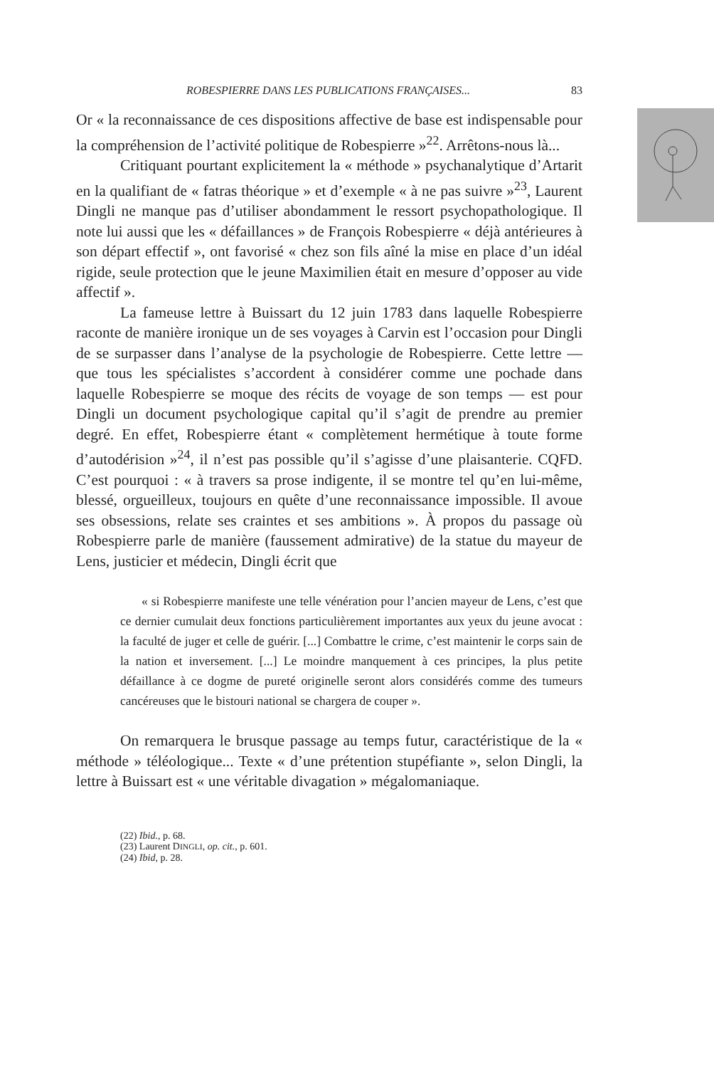ROBESPIERRE DANS LES PUBLICATIONS FRANÇAISES... 83
Or « la reconnaissance de ces dispositions affective de base est indispensable pour la compréhension de l’activité politique de Robespierre »<sup>22</sup>. Arrêtons-nous là...
Critiquant pourtant explicitement la « méthode » psychanalytique d’Artarit en la qualifiant de « fatras théorique » et d’exemple « à ne pas suivre »<sup>23</sup>, Laurent Dingli ne manque pas d’utiliser abondamment le ressort psychopathologique. Il note lui aussi que les « défaillances » de François Robespierre « déjà antérieures à son départ effectif », ont favorisé « chez son fils aîné la mise en place d’un idéal rigide, seule protection que le jeune Maximilien était en mesure d’opposer au vide affectif ».
La fameuse lettre à Buissart du 12 juin 1783 dans laquelle Robespierre raconte de manière ironique un de ses voyages à Carvin est l’occasion pour Dingli de se surpasser dans l’analyse de la psychologie de Robespierre. Cette lettre — que tous les spécialistes s’accordent à considérer comme une pochade dans laquelle Robespierre se moque des récits de voyage de son temps — est pour Dingli un document psychologique capital qu’il s’agit de prendre au premier degré. En effet, Robespierre étant « complètement hermétique à toute forme d’autodérision »<sup>24</sup>, il n’est pas possible qu’il s’agisse d’une plaisanterie. CQFD. C’est pourquoi : « à travers sa prose indigente, il se montre tel qu’en lui-même, blessé, orgueilleux, toujours en quête d’une reconnaissance impossible. Il avoue ses obsessions, relate ses craintes et ses ambitions ». À propos du passage où Robespierre parle de manière (faussement admirative) de la statue du mayeur de Lens, justicier et médecin, Dingli écrit que
« si Robespierre manifeste une telle vénération pour l’ancien mayeur de Lens, c’est que ce dernier cumulait deux fonctions particulièrement importantes aux yeux du jeune avocat : la faculté de juger et celle de guérir. [...] Combattre le crime, c’est maintenir le corps sain de la nation et inversement. [...] Le moindre manquement à ces principes, la plus petite défaillance à ce dogme de pureté originelle seront alors considérés comme des tumeurs cancéreuses que le bistouri national se chargera de couper ».
On remarquera le brusque passage au temps futur, caractéristique de la « méthode » téléologique... Texte « d’une prétention stupéfiante », selon Dingli, la lettre à Buissart est « une véritable divagation » mégalomaniaque.
(22) Ibid., p. 68.
(23) Laurent DINGLI, op. cit., p. 601.
(24) Ibid, p. 28.